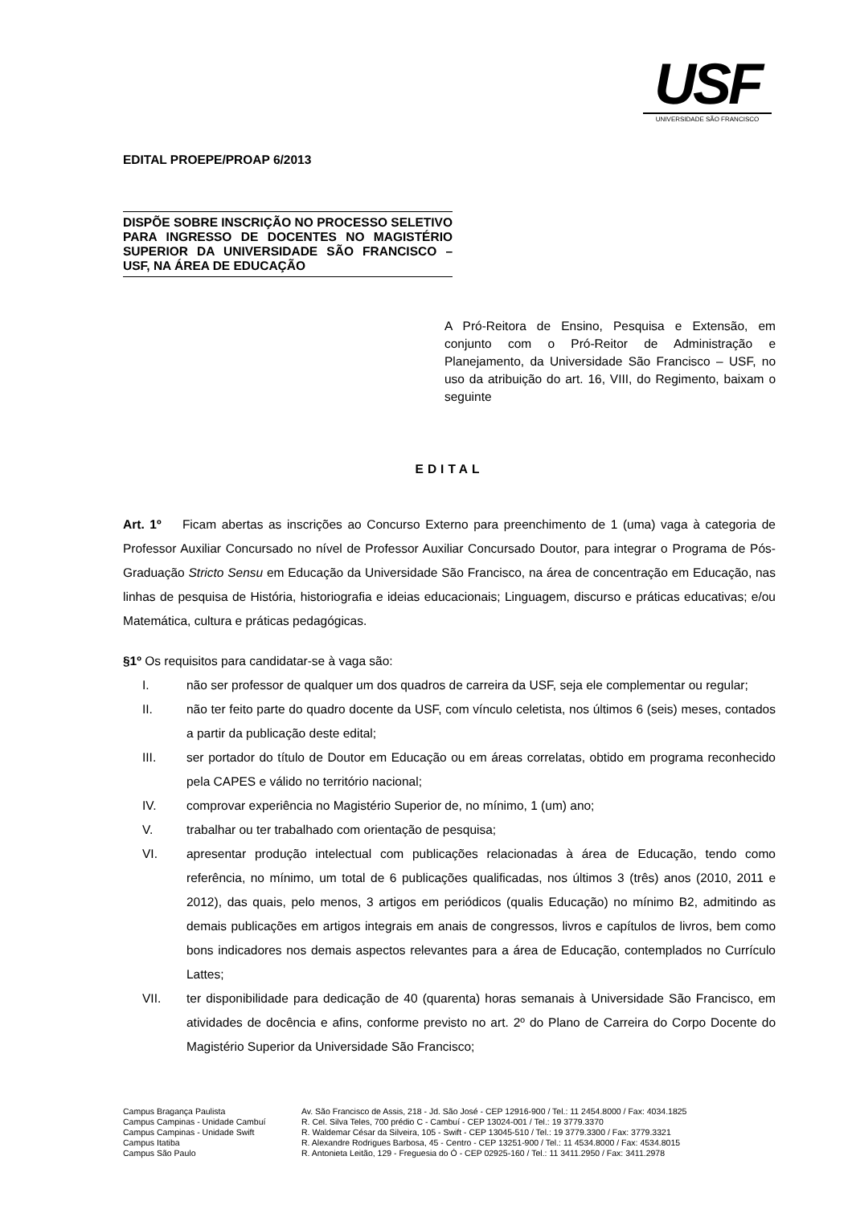USF
UNIVERSIDADE SÃO FRANCISCO
EDITAL PROEPE/PROAP 6/2013
DISPÕE SOBRE INSCRIÇÃO NO PROCESSO SELETIVO PARA INGRESSO DE DOCENTES NO MAGISTÉRIO SUPERIOR DA UNIVERSIDADE SÃO FRANCISCO – USF, NA ÁREA DE EDUCAÇÃO
A Pró-Reitora de Ensino, Pesquisa e Extensão, em conjunto com o Pró-Reitor de Administração e Planejamento, da Universidade São Francisco – USF, no uso da atribuição do art. 16, VIII, do Regimento, baixam o seguinte
EDITAL
Art. 1º Ficam abertas as inscrições ao Concurso Externo para preenchimento de 1 (uma) vaga à categoria de Professor Auxiliar Concursado no nível de Professor Auxiliar Concursado Doutor, para integrar o Programa de Pós-Graduação Stricto Sensu em Educação da Universidade São Francisco, na área de concentração em Educação, nas linhas de pesquisa de História, historiografia e ideias educacionais; Linguagem, discurso e práticas educativas; e/ou Matemática, cultura e práticas pedagógicas.
§1º Os requisitos para candidatar-se à vaga são:
I. não ser professor de qualquer um dos quadros de carreira da USF, seja ele complementar ou regular;
II. não ter feito parte do quadro docente da USF, com vínculo celetista, nos últimos 6 (seis) meses, contados a partir da publicação deste edital;
III. ser portador do título de Doutor em Educação ou em áreas correlatas, obtido em programa reconhecido pela CAPES e válido no território nacional;
IV. comprovar experiência no Magistério Superior de, no mínimo, 1 (um) ano;
V. trabalhar ou ter trabalhado com orientação de pesquisa;
VI. apresentar produção intelectual com publicações relacionadas à área de Educação, tendo como referência, no mínimo, um total de 6 publicações qualificadas, nos últimos 3 (três) anos (2010, 2011 e 2012), das quais, pelo menos, 3 artigos em periódicos (qualis Educação) no mínimo B2, admitindo as demais publicações em artigos integrais em anais de congressos, livros e capítulos de livros, bem como bons indicadores nos demais aspectos relevantes para a área de Educação, contemplados no Currículo Lattes;
VII. ter disponibilidade para dedicação de 40 (quarenta) horas semanais à Universidade São Francisco, em atividades de docência e afins, conforme previsto no art. 2º do Plano de Carreira do Corpo Docente do Magistério Superior da Universidade São Francisco;
Campus Bragança Paulista Av. São Francisco de Assis, 218 - Jd. São José - CEP 12916-900 / Tel.: 11 2454.8000 / Fax: 4034.1825
Campus Campinas - Unidade Cambuí R. Cel. Silva Teles, 700 prédio C - Cambuí - CEP 13024-001 / Tel.: 19 3779.3370
Campus Campinas - Unidade Swift R. Waldemar César da Silveira, 105 - Swift - CEP 13045-510 / Tel.: 19 3779.3300 / Fax: 3779.3321
Campus Itatiba R. Alexandre Rodrigues Barbosa, 45 - Centro - CEP 13251-900 / Tel.: 11 4534.8000 / Fax: 4534.8015
Campus São Paulo R. Antonieta Leitão, 129 - Freguesia do Ó - CEP 02925-160 / Tel.: 11 3411.2950 / Fax: 3411.2978